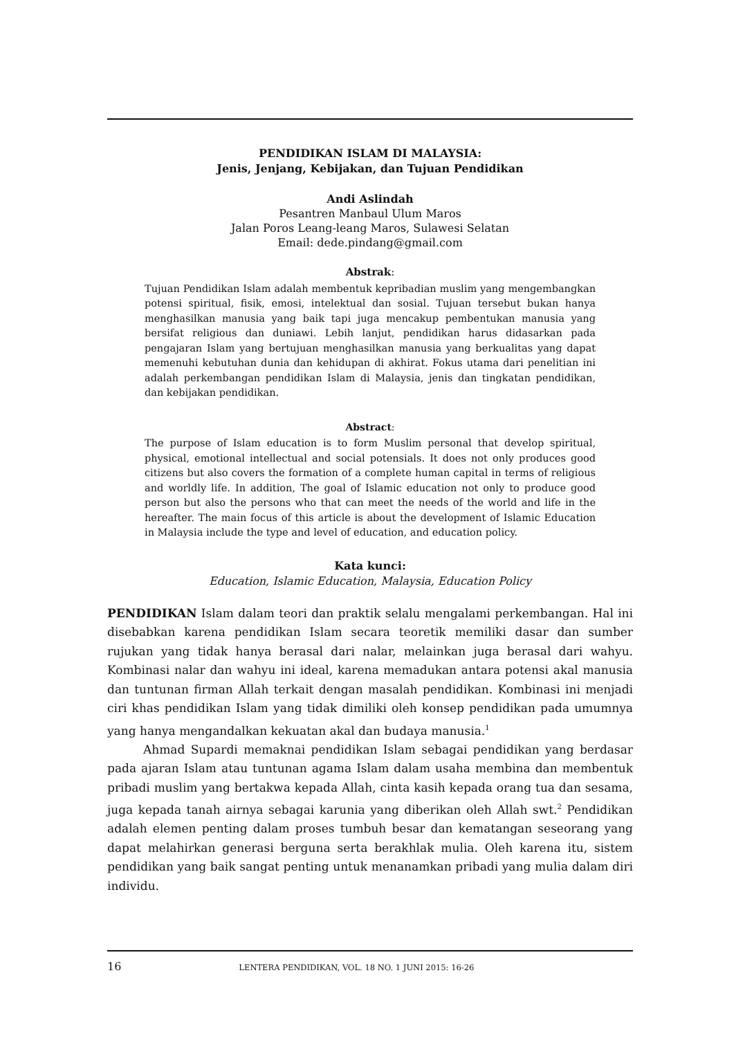PENDIDIKAN ISLAM DI MALAYSIA:
Jenis, Jenjang, Kebijakan, dan Tujuan Pendidikan
Andi Aslindah
Pesantren Manbaul Ulum Maros
Jalan Poros Leang-leang Maros, Sulawesi Selatan
Email: dede.pindang@gmail.com
Abstrak:
Tujuan Pendidikan Islam adalah membentuk kepribadian muslim yang mengembangkan potensi spiritual, fisik, emosi, intelektual dan sosial. Tujuan tersebut bukan hanya menghasilkan manusia yang baik tapi juga mencakup pembentukan manusia yang bersifat religious dan duniawi. Lebih lanjut, pendidikan harus didasarkan pada pengajaran Islam yang bertujuan menghasilkan manusia yang berkualitas yang dapat memenuhi kebutuhan dunia dan kehidupan di akhirat. Fokus utama dari penelitian ini adalah perkembangan pendidikan Islam di Malaysia, jenis dan tingkatan pendidikan, dan kebijakan pendidikan.
Abstract:
The purpose of Islam education is to form Muslim personal that develop spiritual, physical, emotional intellectual and social potensials. It does not only produces good citizens but also covers the formation of a complete human capital in terms of religious and worldly life. In addition, The goal of Islamic education not only to produce good person but also the persons who that can meet the needs of the world and life in the hereafter. The main focus of this article is about the development of Islamic Education in Malaysia include the type and level of education, and education policy.
Kata kunci:
Education, Islamic Education, Malaysia, Education Policy
PENDIDIKAN Islam dalam teori dan praktik selalu mengalami perkembangan. Hal ini disebabkan karena pendidikan Islam secara teoretik memiliki dasar dan sumber rujukan yang tidak hanya berasal dari nalar, melainkan juga berasal dari wahyu. Kombinasi nalar dan wahyu ini ideal, karena memadukan antara potensi akal manusia dan tuntunan firman Allah terkait dengan masalah pendidikan. Kombinasi ini menjadi ciri khas pendidikan Islam yang tidak dimiliki oleh konsep pendidikan pada umumnya yang hanya mengandalkan kekuatan akal dan budaya manusia.<sup>1</sup>
Ahmad Supardi memaknai pendidikan Islam sebagai pendidikan yang berdasar pada ajaran Islam atau tuntunan agama Islam dalam usaha membina dan membentuk pribadi muslim yang bertakwa kepada Allah, cinta kasih kepada orang tua dan sesama, juga kepada tanah airnya sebagai karunia yang diberikan oleh Allah swt.<sup>2</sup> Pendidikan adalah elemen penting dalam proses tumbuh besar dan kematangan seseorang yang dapat melahirkan generasi berguna serta berakhlak mulia. Oleh karena itu, sistem pendidikan yang baik sangat penting untuk menanamkan pribadi yang mulia dalam diri individu.
16 LENTERA PENDIDIKAN, VOL. 18 NO. 1 JUNI 2015: 16-26